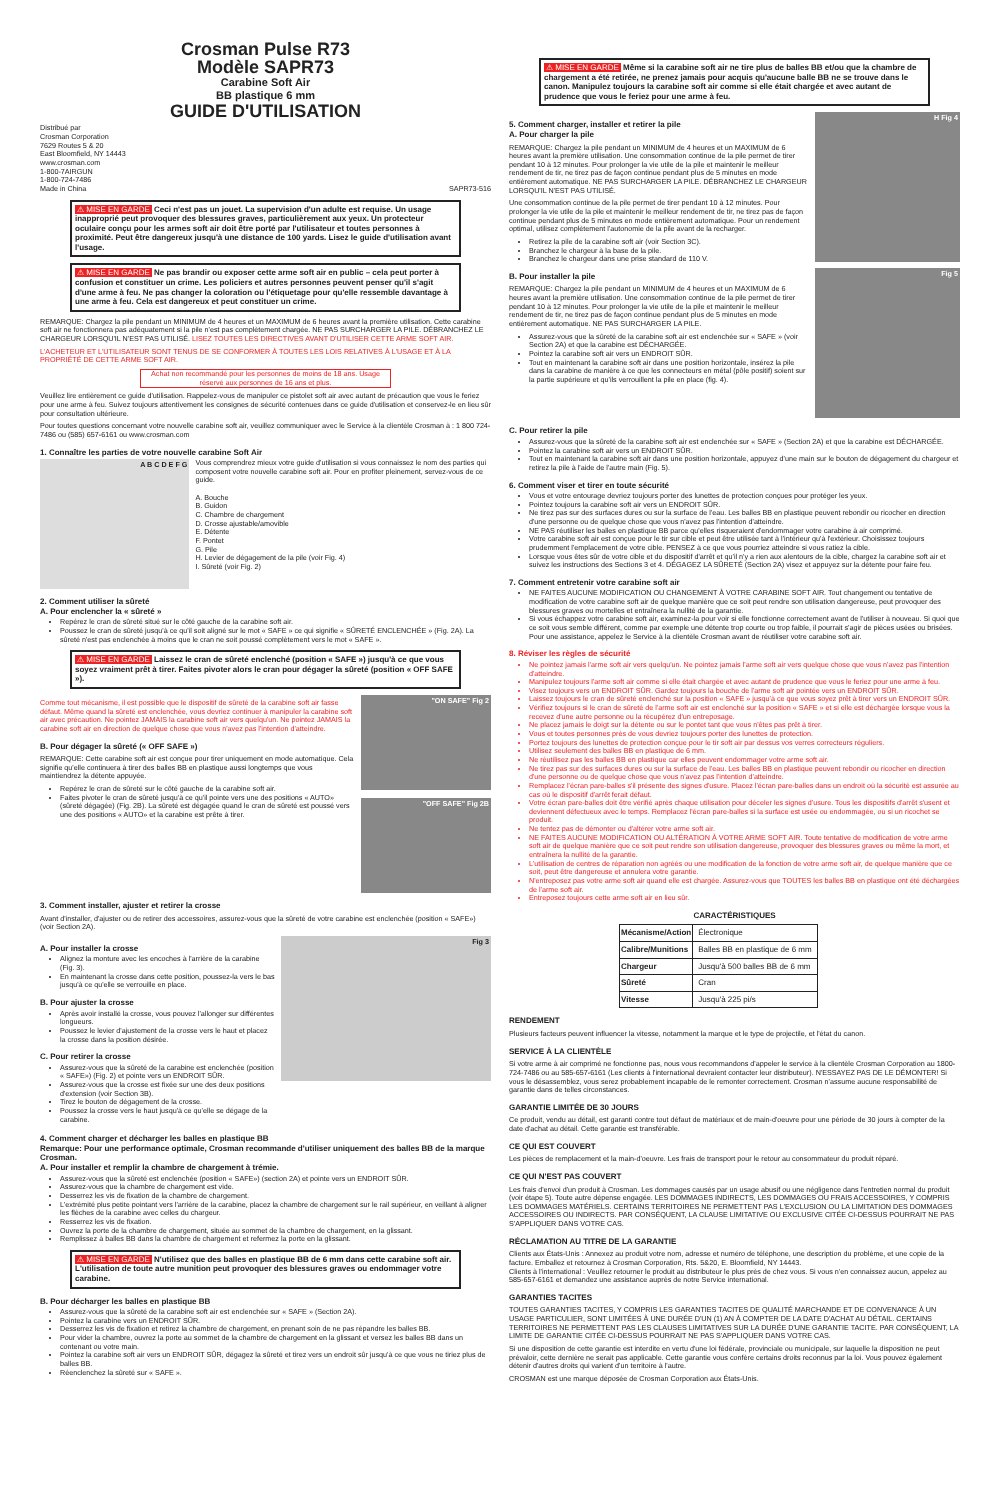Crosman Pulse R73
Modèle SAPR73
Carabine Soft Air
BB plastique 6 mm
GUIDE D'UTILISATION
Distribué par
Crosman Corporation
7629 Routes 5 & 20
East Bloomfield, NY 14443
www.crosman.com
1-800-7AIRGUN
1-800-724-7486
Made in China SAPR73-516
⚠ MISE EN GARDE Ceci n'est pas un jouet. La supervision d'un adulte est requise. Un usage inapproprié peut provoquer des blessures graves, particulièrement aux yeux. Un protecteur oculaire conçu pour les armes soft air doit être porté par l'utilisateur et toutes personnes à proximité. Peut être dangereux jusqu'à une distance de 100 yards. Lisez le guide d'utilisation avant l'usage.
⚠ MISE EN GARDE Ne pas brandir ou exposer cette arme soft air en public – cela peut porter à confusion et constituer un crime. Les policiers et autres personnes peuvent penser qu'il s'agit d'une arme à feu. Ne pas changer la coloration ou l'étiquetage pour qu'elle ressemble davantage à une arme à feu. Cela est dangereux et peut constituer un crime.
REMARQUE: Chargez la pile pendant un MINIMUM de 4 heures et un MAXIMUM de 6 heures avant la première utilisation. Cette carabine soft air ne fonctionnera pas adéquatement si la pile n'est pas complètement chargée. NE PAS SURCHARGER LA PILE. DÉBRANCHEZ LE CHARGEUR LORSQU'IL N'EST PAS UTILISÉ. LISEZ TOUTES LES DIRECTIVES AVANT D'UTILISER CETTE ARME SOFT AIR.
L'ACHETEUR ET L'UTILISATEUR SONT TENUS DE SE CONFORMER À TOUTES LES LOIS RELATIVES À L'USAGE ET À LA PROPRIÉTÉ DE CETTE ARME SOFT AIR.
Achat non recommandé pour les personnes de moins de 18 ans. Usage réservé aux personnes de 16 ans et plus.
Veuillez lire entièrement ce guide d'utilisation. Rappelez-vous de manipuler ce pistolet soft air avec autant de précaution que vous le feriez pour une arme à feu. Suivez toujours attentivement les consignes de sécurité contenues dans ce guide d'utilisation et conservez-le en lieu sûr pour consultation ultérieure.
Pour toutes questions concernant votre nouvelle carabine soft air, veuillez communiquer avec le Service à la clientèle Crosman à : 1 800 724-7486 ou (585) 657-6161 ou www.crosman.com
1. Connaître les parties de votre nouvelle carabine Soft Air
A B C D E F G
Vous comprendrez mieux votre guide d'utilisation si vous connaissez le nom des parties qui composent votre nouvelle carabine soft air. Pour en profiter pleinement, servez-vous de ce guide.
A. Bouche
B. Guidon
C. Chambre de chargement
D. Crosse ajustable/amovible
E. Détente
F. Pontet
G. Pile
H. Levier de dégagement de la pile (voir Fig. 4)
I. Sûreté (voir Fig. 2)
2. Comment utiliser la sûreté
A. Pour enclencher la « sûreté »
Repérez le cran de sûreté situé sur le côté gauche de la carabine soft air.
Poussez le cran de sûreté jusqu'à ce qu'il soit aligné sur le mot « SAFE » ce qui signifie « SÛRETÉ ENCLENCHÉE » (Fig. 2A). La sûreté n'est pas enclenchée à moins que le cran ne soit poussé complètement vers le mot « SAFE ».
⚠ MISE EN GARDE Laissez le cran de sûreté enclenché (position « SAFE ») jusqu'à ce que vous soyez vraiment prêt à tirer. Faites pivoter alors le cran pour dégager la sûreté (position « OFF SAFE »).
Comme tout mécanisme, il est possible que le dispositif de sûreté de la carabine soft air fasse défaut. Même quand la sûreté est enclenchée, vous devriez continuer à manipuler la carabine soft air avec précaution. Ne pointez JAMAIS la carabine soft air vers quelqu'un. Ne pointez JAMAIS la carabine soft air en direction de quelque chose que vous n'avez pas l'intention d'atteindre.
B. Pour dégager la sûreté (« OFF SAFE »)
REMARQUE: Cette carabine soft air est conçue pour tirer uniquement en mode automatique. Cela signifie qu'elle continuera à tirer des balles BB en plastique aussi longtemps que vous maintiendrez la détente appuyée.
Repérez le cran de sûreté sur le côté gauche de la carabine soft air.
Faites pivoter le cran de sûreté jusqu'à ce qu'il pointe vers une des positions « AUTO» (sûreté dégagée) (Fig. 2B). La sûreté est dégagée quand le cran de sûreté est poussé vers une des positions « AUTO» et la carabine est prête à tirer.
"ON SAFE" Fig 2
"OFF SAFE" Fig 2B
3. Comment installer, ajuster et retirer la crosse
Avant d'installer, d'ajuster ou de retirer des accessoires, assurez-vous que la sûreté de votre carabine est enclenchée (position « SAFE») (voir Section 2A).
A. Pour installer la crosse
Alignez la monture avec les encoches à l'arrière de la carabine (Fig. 3).
En maintenant la crosse dans cette position, poussez-la vers le bas jusqu'à ce qu'elle se verrouille en place.
B. Pour ajuster la crosse
Après avoir installé la crosse, vous pouvez l'allonger sur différentes longueurs.
Poussez le levier d'ajustement de la crosse vers le haut et placez la crosse dans la position désirée.
C. Pour retirer la crosse
Assurez-vous que la sûreté de la carabine est enclenchée (position « SAFE») (Fig. 2) et pointe vers un ENDROIT SÛR.
Assurez-vous que la crosse est fixée sur une des deux positions d'extension (voir Section 3B).
Tirez le bouton de dégagement de la crosse.
Poussez la crosse vers le haut jusqu'à ce qu'elle se dégage de la carabine.
Fig 3
4. Comment charger et décharger les balles en plastique BB
Remarque: Pour une performance optimale, Crosman recommande d'utiliser uniquement des balles BB de la marque Crosman.
A. Pour installer et remplir la chambre de chargement à trémie.
Assurez-vous que la sûreté est enclenchée (position « SAFE») (section 2A) et pointe vers un ENDROIT SÛR.
Assurez-vous que la chambre de chargement est vide.
Desserrez les vis de fixation de la chambre de chargement.
L'extrémité plus petite pointant vers l'arrière de la carabine, placez la chambre de chargement sur le rail supérieur, en veillant à aligner les flèches de la carabine avec celles du chargeur.
Resserrez les vis de fixation.
Ouvrez la porte de la chambre de chargement, située au sommet de la chambre de chargement, en la glissant.
Remplissez à balles BB dans la chambre de chargement et refermez la porte en la glissant.
⚠ MISE EN GARDE N'utilisez que des balles en plastique BB de 6 mm dans cette carabine soft air. L'utilisation de toute autre munition peut provoquer des blessures graves ou endommager votre carabine.
B. Pour décharger les balles en plastique BB
Assurez-vous que la sûreté de la carabine soft air est enclenchée sur « SAFE » (Section 2A).
Pointez la carabine vers un ENDROIT SÛR.
Desserrez les vis de fixation et retirez la chambre de chargement, en prenant soin de ne pas répandre les balles BB.
Pour vider la chambre, ouvrez la porte au sommet de la chambre de chargement en la glissant et versez les balles BB dans un contenant ou votre main.
Pointez la carabine soft air vers un ENDROIT SÛR, dégagez la sûreté et tirez vers un endroit sûr jusqu'à ce que vous ne tiriez plus de balles BB.
Réenclenchez la sûreté sur « SAFE ».
⚠ MISE EN GARDE Même si la carabine soft air ne tire plus de balles BB et/ou que la chambre de chargement a été retirée, ne prenez jamais pour acquis qu'aucune balle BB ne se trouve dans le canon. Manipulez toujours la carabine soft air comme si elle était chargée et avec autant de prudence que vous le feriez pour une arme à feu.
5. Comment charger, installer et retirer la pile
A. Pour charger la pile
REMARQUE: Chargez la pile pendant un MINIMUM de 4 heures et un MAXIMUM de 6 heures avant la première utilisation. Une consommation continue de la pile permet de tirer pendant 10 à 12 minutes. Pour prolonger la vie utile de la pile et maintenir le meilleur rendement de tir, ne tirez pas de façon continue pendant plus de 5 minutes en mode entièrement automatique. NE PAS SURCHARGER LA PILE. DÉBRANCHEZ LE CHARGEUR LORSQU'IL N'EST PAS UTILISÉ.
Une consommation continue de la pile permet de tirer pendant 10 à 12 minutes. Pour prolonger la vie utile de la pile et maintenir le meilleur rendement de tir, ne tirez pas de façon continue pendant plus de 5 minutes en mode entièrement automatique. Pour un rendement optimal, utilisez complètement l'autonomie de la pile avant de la recharger.
Retirez la pile de la carabine soft air (voir Section 3C).
Branchez le chargeur à la base de la pile.
Branchez le chargeur dans une prise standard de 110 V.
B. Pour installer la pile
REMARQUE: Chargez la pile pendant un MINIMUM de 4 heures et un MAXIMUM de 6 heures avant la première utilisation. Une consommation continue de la pile permet de tirer pendant 10 à 12 minutes. Pour prolonger la vie utile de la pile et maintenir le meilleur rendement de tir, ne tirez pas de façon continue pendant plus de 5 minutes en mode entièrement automatique. NE PAS SURCHARGER LA PILE.
Assurez-vous que la sûreté de la carabine soft air est enclenchée sur « SAFE » (voir Section 2A) et que la carabine est DÉCHARGÉE.
Pointez la carabine soft air vers un ENDROIT SÛR.
Tout en maintenant la carabine soft air dans une position horizontale, insérez la pile dans la carabine de manière à ce que les connecteurs en métal (pôle positif) soient sur la partie supérieure et qu'ils verrouillent la pile en place (fig. 4).
H Fig 4
Fig 5
C. Pour retirer la pile
Assurez-vous que la sûreté de la carabine soft air est enclenchée sur « SAFE » (Section 2A) et que la carabine est DÉCHARGÉE.
Pointez la carabine soft air vers un ENDROIT SÛR.
Tout en maintenant la carabine soft air dans une position horizontale, appuyez d'une main sur le bouton de dégagement du chargeur et retirez la pile à l'aide de l'autre main (Fig. 5).
6. Comment viser et tirer en toute sécurité
Vous et votre entourage devriez toujours porter des lunettes de protection conçues pour protéger les yeux.
Pointez toujours la carabine soft air vers un ENDROIT SÛR.
Ne tirez pas sur des surfaces dures ou sur la surface de l'eau. Les balles BB en plastique peuvent rebondir ou ricocher en direction d'une personne ou de quelque chose que vous n'avez pas l'intention d'atteindre.
NE PAS réutiliser les balles en plastique BB parce qu'elles risqueraient d'endommager votre carabine à air comprimé.
Votre carabine soft air est conçue pour le tir sur cible et peut être utilisée tant à l'intérieur qu'à l'extérieur. Choisissez toujours prudemment l'emplacement de votre cible. PENSEZ à ce que vous pourriez atteindre si vous ratiez la cible.
Lorsque vous êtes sûr de votre cible et du dispositif d'arrêt et qu'il n'y a rien aux alentours de la cible, chargez la carabine soft air et suivez les instructions des Sections 3 et 4. DÉGAGEZ LA SÛRETÉ (Section 2A) visez et appuyez sur la détente pour faire feu.
7. Comment entretenir votre carabine soft air
NE FAITES AUCUNE MODIFICATION OU CHANGEMENT À VOTRE CARABINE SOFT AIR. Tout changement ou tentative de modification de votre carabine soft air de quelque manière que ce soit peut rendre son utilisation dangereuse, peut provoquer des blessures graves ou mortelles et entraînera la nullité de la garantie.
Si vous échappez votre carabine soft air, examinez-la pour voir si elle fonctionne correctement avant de l'utiliser à nouveau. Si quoi que ce soit vous semble différent, comme par exemple une détente trop courte ou trop faible, il pourrait s'agir de pièces usées ou brisées. Pour une assistance, appelez le Service à la clientèle Crosman avant de réutiliser votre carabine soft air.
8. Réviser les règles de sécurité
Ne pointez jamais l'arme soft air vers quelqu'un. Ne pointez jamais l'arme soft air vers quelque chose que vous n'avez pas l'intention d'atteindre.
Manipulez toujours l'arme soft air comme si elle était chargée et avec autant de prudence que vous le feriez pour une arme à feu.
Visez toujours vers un ENDROIT SÛR. Gardez toujours la bouche de l'arme soft air pointée vers un ENDROIT SÛR.
Laissez toujours le cran de sûreté enclenché sur la position « SAFE » jusqu'à ce que vous soyez prêt à tirer vers un ENDROIT SÛR.
Vérifiez toujours si le cran de sûreté de l'arme soft air est enclenché sur la position « SAFE » et si elle est déchargée lorsque vous la recevez d'une autre personne ou la récupérez d'un entreposage.
Ne placez jamais le doigt sur la détente ou sur le pontet tant que vous n'êtes pas prêt à tirer.
Vous et toutes personnes près de vous devriez toujours porter des lunettes de protection.
Portez toujours des lunettes de protection conçue pour le tir soft air par dessus vos verres correcteurs réguliers.
Utilisez seulement des balles BB en plastique de 6 mm.
Ne réutilisez pas les balles BB en plastique car elles peuvent endommager votre arme soft air.
Ne tirez pas sur des surfaces dures ou sur la surface de l'eau. Les balles BB en plastique peuvent rebondir ou ricocher en direction d'une personne ou de quelque chose que vous n'avez pas l'intention d'atteindre.
Remplacez l'écran pare-balles s'il présente des signes d'usure. Placez l'écran pare-balles dans un endroit où la sécurité est assurée au cas où le dispositif d'arrêt ferait défaut.
Votre écran pare-balles doit être vérifié après chaque utilisation pour déceler les signes d'usure. Tous les dispositifs d'arrêt s'usent et deviennent défectueux avec le temps. Remplacez l'écran pare-balles si la surface est usée ou endommagée, ou si un ricochet se produit.
Ne tentez pas de démonter ou d'altérer votre arme soft air.
NE FAITES AUCUNE MODIFICATION OU ALTÉRATION À VOTRE ARME SOFT AIR. Toute tentative de modification de votre arme soft air de quelque manière que ce soit peut rendre son utilisation dangereuse, provoquer des blessures graves ou même la mort, et entraînera la nullité de la garantie.
L'utilisation de centres de réparation non agréés ou une modification de la fonction de votre arme soft air, de quelque manière que ce soit, peut être dangereuse et annulera votre garantie.
N'entreposez pas votre arme soft air quand elle est chargée. Assurez-vous que TOUTES les balles BB en plastique ont été déchargées de l'arme soft air.
Entreposez toujours cette arme soft air en lieu sûr.
CARACTÉRISTIQUES
| Mécanisme/Action | Électronique |
| Calibre/Munitions | Balles BB en plastique de 6 mm |
| Chargeur | Jusqu'à 500 balles BB de 6 mm |
| Sûreté | Cran |
| Vitesse | Jusqu'à 225 pi/s |
RENDEMENT
Plusieurs facteurs peuvent influencer la vitesse, notamment la marque et le type de projectile, et l'état du canon.
SERVICE À LA CLIENTÈLE
Si votre arme à air comprimé ne fonctionne pas, nous vous recommandons d'appeler le service à la clientèle Crosman Corporation au 1800-724-7486 ou au 585-657-6161 (Les clients à l'international devraient contacter leur distributeur). N'ESSAYEZ PAS DE LE DÉMONTER! Si vous le désassemblez, vous serez probablement incapable de le remonter correctement. Crosman n'assume aucune responsabilité de garantie dans de telles circonstances.
GARANTIE LIMITÉE DE 30 JOURS
Ce produit, vendu au détail, est garanti contre tout défaut de matériaux et de main-d'oeuvre pour une période de 30 jours à compter de la date d'achat au détail. Cette garantie est transférable.
CE QUI EST COUVERT
Les pièces de remplacement et la main-d'oeuvre. Les frais de transport pour le retour au consommateur du produit réparé.
CE QUI N'EST PAS COUVERT
Les frais d'envoi d'un produit à Crosman. Les dommages causés par un usage abusif ou une négligence dans l'entretien normal du produit (voir étape 5). Toute autre dépense engagée. LES DOMMAGES INDIRECTS, LES DOMMAGES OU FRAIS ACCESSOIRES, Y COMPRIS LES DOMMAGES MATÉRIELS. CERTAINS TERRITOIRES NE PERMETTENT PAS L'EXCLUSION OU LA LIMITATION DES DOMMAGES ACCESSOIRES OU INDIRECTS. PAR CONSÉQUENT, LA CLAUSE LIMITATIVE OU EXCLUSIVE CITÉE CI-DESSUS POURRAIT NE PAS S'APPLIQUER DANS VOTRE CAS.
RÉCLAMATION AU TITRE DE LA GARANTIE
Clients aux États-Unis : Annexez au produit votre nom, adresse et numéro de téléphone, une description du problème, et une copie de la facture. Emballez et retournez à Crosman Corporation, Rts. 5&20, E. Bloomfield, NY 14443.
Clients à l'international : Veuillez retourner le produit au distributeur le plus près de chez vous. Si vous n'en connaissez aucun, appelez au 585-657-6161 et demandez une assistance auprès de notre Service international.
GARANTIES TACITES
TOUTES GARANTIES TACITES, Y COMPRIS LES GARANTIES TACITES DE QUALITÉ MARCHANDE ET DE CONVENANCE À UN USAGE PARTICULIER, SONT LIMITÉES À UNE DURÉE D'UN (1) AN À COMPTER DE LA DATE D'ACHAT AU DÉTAIL. CERTAINS TERRITOIRES NE PERMETTENT PAS LES CLAUSES LIMITATIVES SUR LA DURÉE D'UNE GARANTIE TACITE. PAR CONSÉQUENT, LA LIMITE DE GARANTIE CITÉE CI-DESSUS POURRAIT NE PAS S'APPLIQUER DANS VOTRE CAS.
Si une disposition de cette garantie est interdite en vertu d'une loi fédérale, provinciale ou municipale, sur laquelle la disposition ne peut prévaloir, cette dernière ne serait pas applicable. Cette garantie vous confère certains droits reconnus par la loi. Vous pouvez également détenir d'autres droits qui varient d'un territoire à l'autre.
CROSMAN est une marque déposée de Crosman Corporation aux États-Unis.